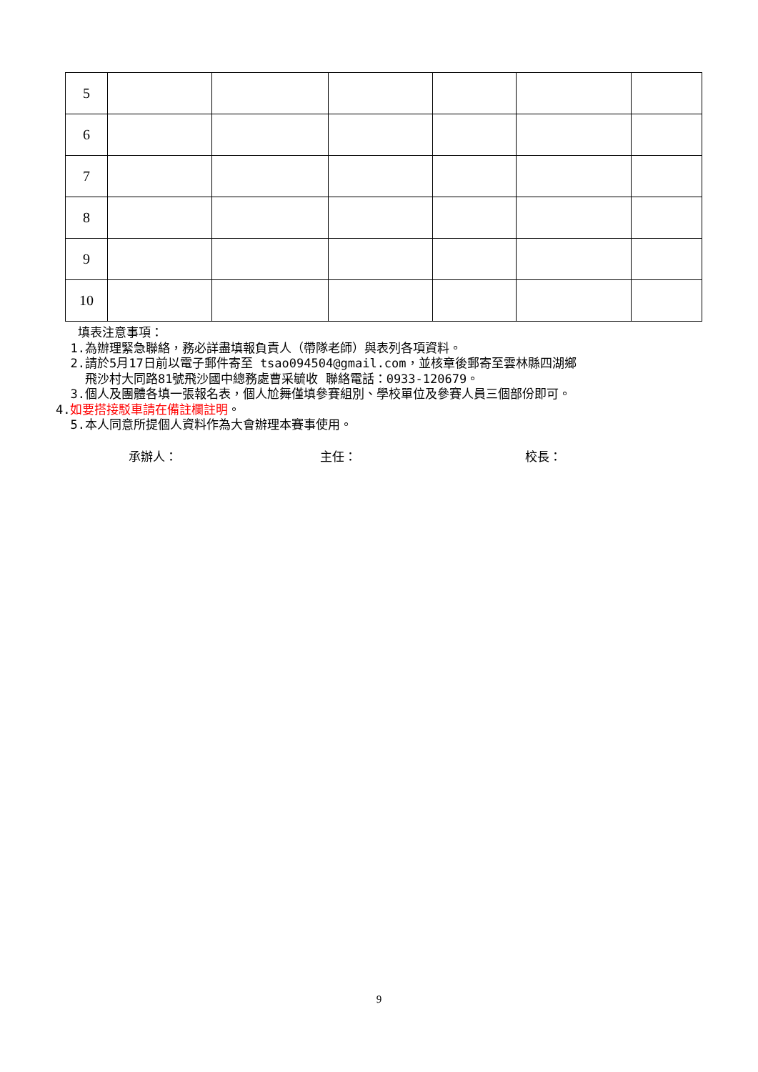| 5 | | | | | | |
| 6 | | | | | | |
| 7 | | | | | | |
| 8 | | | | | | |
| 9 | | | | | | |
| 10 | | | | | | |
填表注意事項：
1.為辦理緊急聯絡，務必詳盡填報負責人（帶隊老師）與表列各項資料。
2.請於5月17日前以電子郵件寄至 tsao094504@gmail.com，並核章後郵寄至雲林縣四湖鄉
飛沙村大同路81號飛沙國中總務處曹采毓收 聯絡電話：0933-120679。
3.個人及團體各填一張報名表，個人尬舞僅填參賽組別、學校單位及參賽人員三個部份即可。
4.如要搭接駁車請在備註欄註明。
5.本人同意所提個人資料作為大會辦理本賽事使用。
承辦人： 主任： 校長：
9